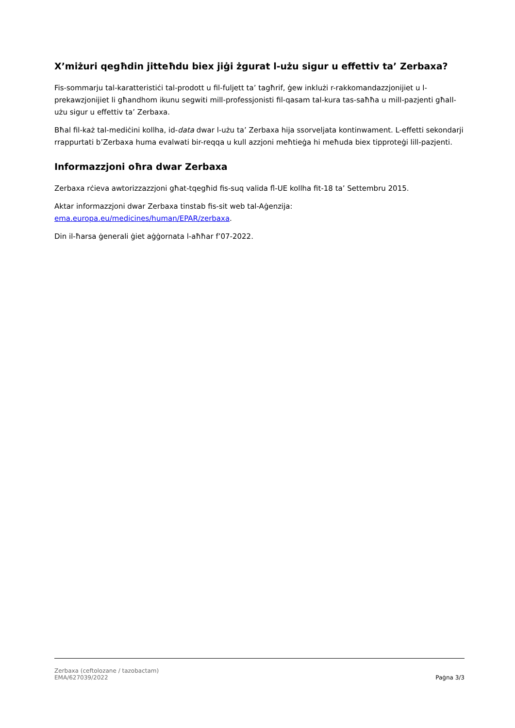X’miżuri qegħdin jitteħdu biex jiġi żgurat l-użu sigur u effettiv ta’ Zerbaxa?
Fis-sommarju tal-karatteristiċi tal-prodott u fil-fuljett ta’ tagħrif, ġew inklużi r-rakkomandazzjonijiet u l-prekawzjonijiet li għandhom ikunu segwiti mill-professjonisti fil-qasam tal-kura tas-saħħa u mill-pazjenti għall-użu sigur u effettiv ta’ Zerbaxa.
Bħal fil-każ tal-mediċini kollha, id-data dwar l-użu ta’ Zerbaxa hija ssorveljata kontinwament. L-effetti sekondarji rrappurtati b’Zerbaxa huma evalwati bir-reqqa u kull azzjoni meħtieġa hi meħuda biex tipproteġi lill-pazjenti.
Informazzjoni oħra dwar Zerbaxa
Zerbaxa rċieva awtorizzazzjoni għat-tqegħid fis-suq valida fl-UE kollha fit-18 ta’ Settembru 2015.
Aktar informazzjoni dwar Zerbaxa tinstab fis-sit web tal-Aġenzija:
ema.europa.eu/medicines/human/EPAR/zerbaxa.
Din il-ħarsa ġenerali ġiet aġġornata l-aħħar f’07-2022.
Zerbaxa (ceftolozane / tazobactam)
EMA/627039/2022
Paġna 3/3